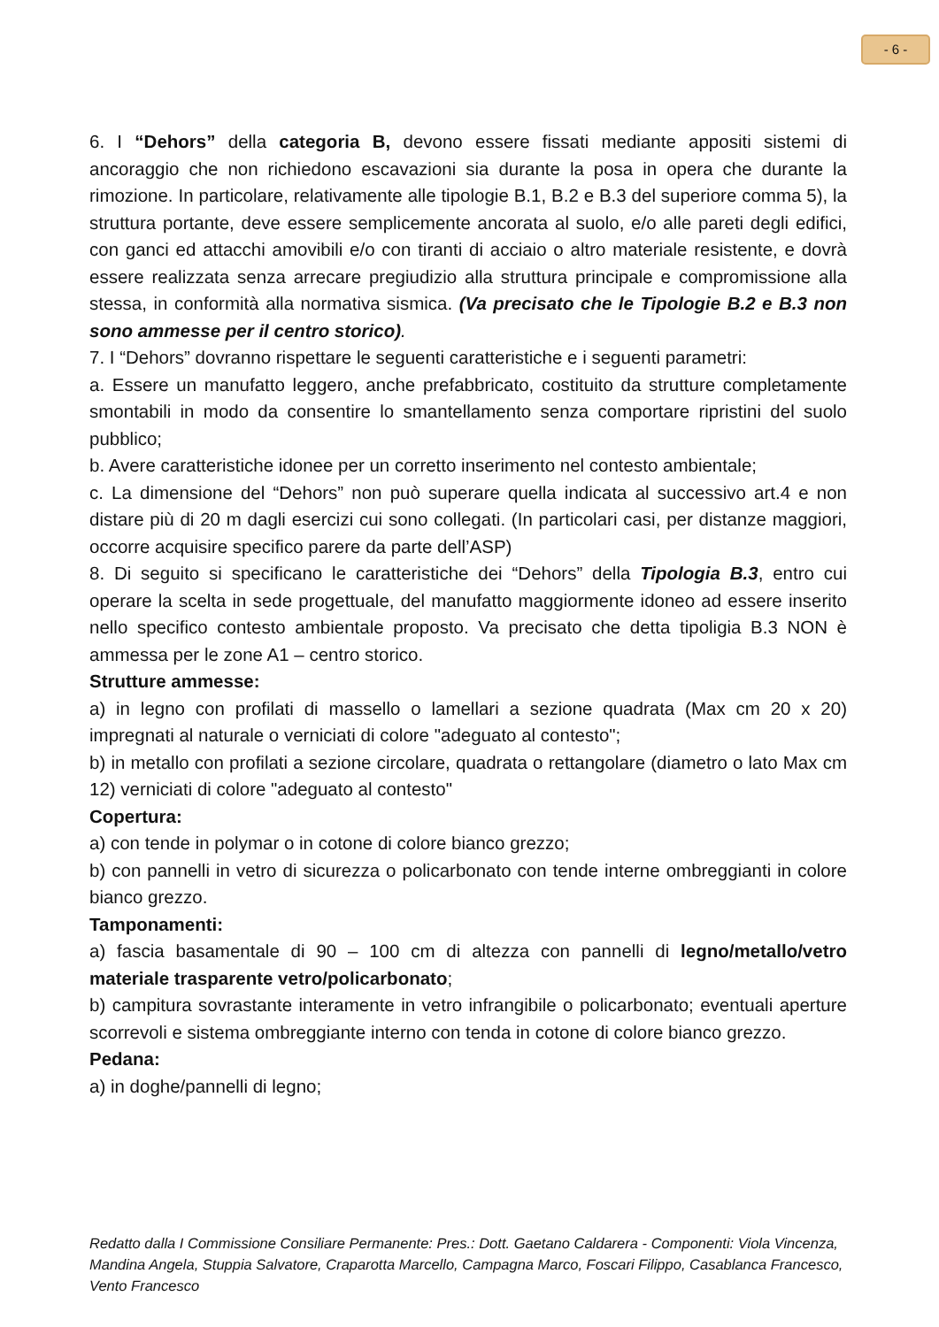- 6 -
6. I “Dehors” della categoria B, devono essere fissati mediante appositi sistemi di ancoraggio che non richiedono escavazioni sia durante la posa in opera che durante la rimozione. In particolare, relativamente alle tipologie B.1, B.2 e B.3 del superiore comma 5), la struttura portante, deve essere semplicemente ancorata al suolo, e/o alle pareti degli edifici, con ganci ed attacchi amovibili e/o con tiranti di acciaio o altro materiale resistente, e dovrà essere realizzata senza arrecare pregiudizio alla struttura principale e compromissione alla stessa, in conformità alla normativa sismica. (Va precisato che le Tipologie B.2 e B.3 non sono ammesse per il centro storico).
7. I “Dehors” dovranno rispettare le seguenti caratteristiche e i seguenti parametri:
a. Essere un manufatto leggero, anche prefabbricato, costituito da strutture completamente smontabili in modo da consentire lo smantellamento senza comportare ripristini del suolo pubblico;
b. Avere caratteristiche idonee per un corretto inserimento nel contesto ambientale;
c. La dimensione del “Dehors” non può superare quella indicata al successivo art.4 e non distare più di 20 m dagli esercizi cui sono collegati. (In particolari casi, per distanze maggiori, occorre acquisire specifico parere da parte dell’ASP)
8. Di seguito si specificano le caratteristiche dei “Dehors” della Tipologia B.3, entro cui operare la scelta in sede progettuale, del manufatto maggiormente idoneo ad essere inserito nello specifico contesto ambientale proposto. Va precisato che detta tipoligia B.3 NON è ammessa per le zone A1 – centro storico.
Strutture ammesse:
a) in legno con profilati di massello o lamellari a sezione quadrata (Max cm 20 x 20) impregnati al naturale o verniciati di colore "adeguato al contesto";
b) in metallo con profilati a sezione circolare, quadrata o rettangolare (diametro o lato Max cm 12) verniciati di colore "adeguato al contesto"
Copertura:
a) con tende in polymar o in cotone di colore bianco grezzo;
b) con pannelli in vetro di sicurezza o policarbonato con tende interne ombreggianti in colore bianco grezzo.
Tamponamenti:
a) fascia basamentale di 90 – 100 cm di altezza con pannelli di legno/metallo/vetro materiale trasparente vetro/policarbonato;
b) campitura sovrastante interamente in vetro infrangibile o policarbonato; eventuali aperture scorrevoli e sistema ombreggiante interno con tenda in cotone di colore bianco grezzo.
Pedana:
a) in doghe/pannelli di legno;
Redatto dalla I Commissione Consiliare Permanente: Pres.: Dott. Gaetano Caldarera - Componenti: Viola Vincenza, Mandina Angela, Stuppia Salvatore, Craparotta Marcello, Campagna Marco, Foscari Filippo, Casablanca Francesco, Vento Francesco